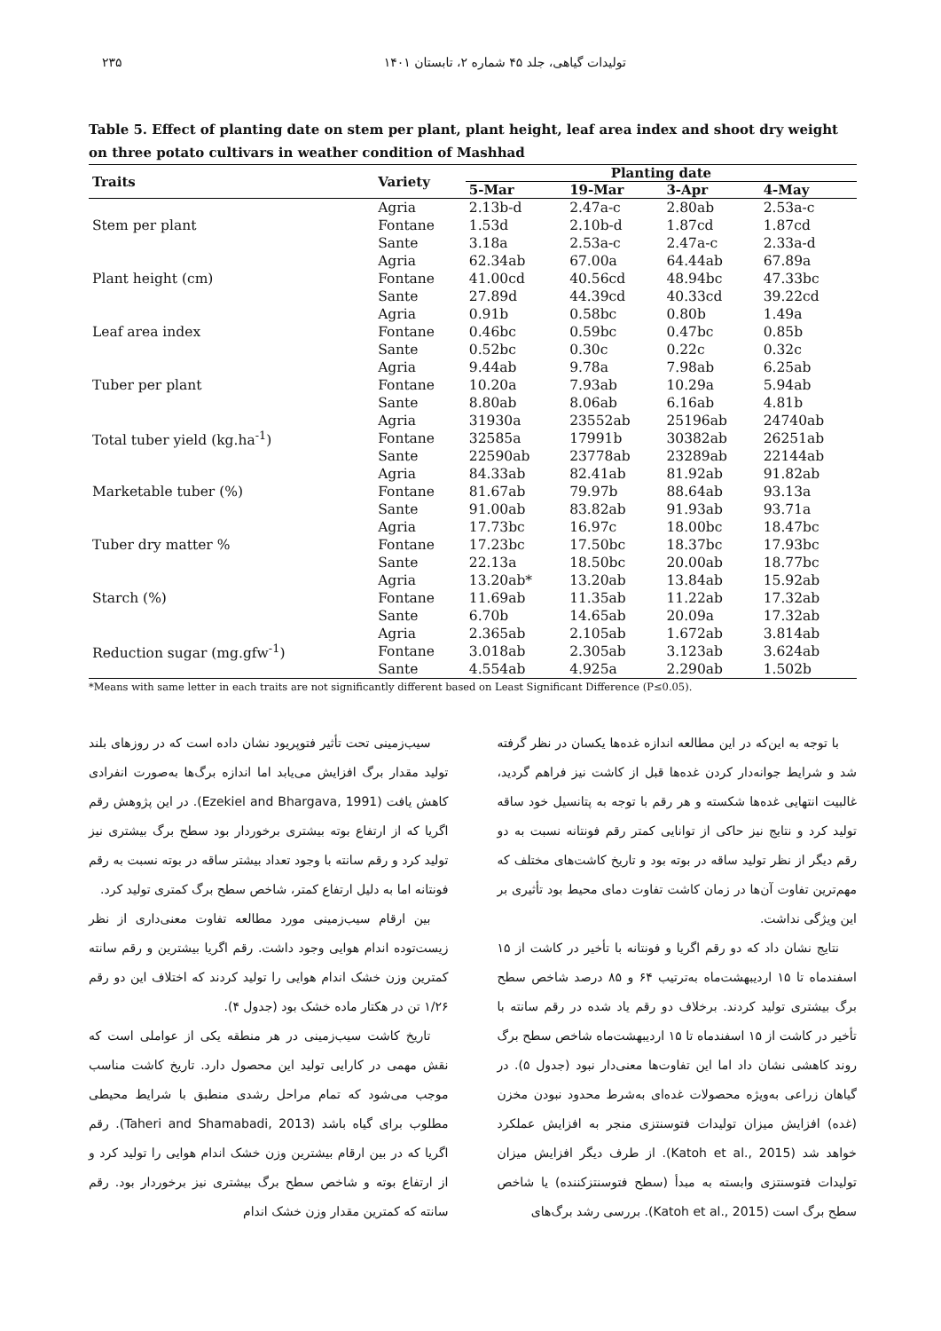تولیدات گیاهی، جلد ۴۵ شماره ۲، تابستان ۱۴۰۱ ۲۳۵
Table 5. Effect of planting date on stem per plant, plant height, leaf area index and shoot dry weight on three potato cultivars in weather condition of Mashhad
| Traits | Variety | Planting date | | | |
| --- | --- | --- | --- | --- | --- |
| | | 5-Mar | 19-Mar | 3-Apr | 4-May |
| Stem per plant | Agria | 2.13b-d | 2.47a-c | 2.80ab | 2.53a-c |
| | Fontane | 1.53d | 2.10b-d | 1.87cd | 1.87cd |
| | Sante | 3.18a | 2.53a-c | 2.47a-c | 2.33a-d |
| Plant height (cm) | Agria | 62.34ab | 67.00a | 64.44ab | 67.89a |
| | Fontane | 41.00cd | 40.56cd | 48.94bc | 47.33bc |
| | Sante | 27.89d | 44.39cd | 40.33cd | 39.22cd |
| Leaf area index | Agria | 0.91b | 0.58bc | 0.80b | 1.49a |
| | Fontane | 0.46bc | 0.59bc | 0.47bc | 0.85b |
| | Sante | 0.52bc | 0.30c | 0.22c | 0.32c |
| Tuber per plant | Agria | 9.44ab | 9.78a | 7.98ab | 6.25ab |
| | Fontane | 10.20a | 7.93ab | 10.29a | 5.94ab |
| | Sante | 8.80ab | 8.06ab | 6.16ab | 4.81b |
| Total tuber yield (kg.ha<sup>-1</sup>) | Agria | 31930a | 23552ab | 25196ab | 24740ab |
| | Fontane | 32585a | 17991b | 30382ab | 26251ab |
| | Sante | 22590ab | 23778ab | 23289ab | 22144ab |
| Marketable tuber (%) | Agria | 84.33ab | 82.41ab | 81.92ab | 91.82ab |
| | Fontane | 81.67ab | 79.97b | 88.64ab | 93.13a |
| | Sante | 91.00ab | 83.82ab | 91.93ab | 93.71a |
| Tuber dry matter % | Agria | 17.73bc | 16.97c | 18.00bc | 18.47bc |
| | Fontane | 17.23bc | 17.50bc | 18.37bc | 17.93bc |
| | Sante | 22.13a | 18.50bc | 20.00ab | 18.77bc |
| Starch (%) | Agria | 13.20ab* | 13.20ab | 13.84ab | 15.92ab |
| | Fontane | 11.69ab | 11.35ab | 11.22ab | 17.32ab |
| | Sante | 6.70b | 14.65ab | 20.09a | 17.32ab |
| Reduction sugar (mg.gfw<sup>-1</sup>) | Agria | 2.365ab | 2.105ab | 1.672ab | 3.814ab |
| | Fontane | 3.018ab | 2.305ab | 3.123ab | 3.624ab |
| | Sante | 4.554ab | 4.925a | 2.290ab | 1.502b |
*Means with same letter in each traits are not significantly different based on Least Significant Difference (P≤0.05).
با توجه به این‌که در این مطالعه اندازه غده‌ها یکسان در نظر گرفته شد و شرایط جوانه‌دار کردن غده‌ها قبل از کاشت نیز فراهم گردید، غالبیت انتهایی غده‌ها شکسته و هر رقم با توجه به پتانسیل خود ساقه تولید کرد و نتایج نیز حاکی از توانایی کمتر رقم فونتانه نسبت به دو رقم دیگر از نظر تولید ساقه در بوته بود و تاریخ کاشت‌های مختلف که مهم‌ترین تفاوت آن‌ها در زمان کاشت تفاوت دمای محیط بود تأثیری بر این ویژگی نداشت.
نتایج نشان داد که دو رقم اگریا و فونتانه با تأخیر در کاشت از ۱۵ اسفندماه تا ۱۵ اردیبهشت‌ماه به‌ترتیب ۶۴ و ۸۵ درصد شاخص سطح برگ بیشتری تولید کردند. برخلاف دو رقم یاد شده در رقم سانته با تأخیر در کاشت از ۱۵ اسفندماه تا ۱۵ اردیبهشت‌ماه شاخص سطح برگ روند کاهشی نشان داد اما این تفاوت‌ها معنی‌دار نبود (جدول ۵). در گیاهان زراعی به‌ویژه محصولات غده‌ای به‌شرط محدود نبودن مخزن (غده) افزایش میزان تولیدات فتوسنتزی منجر به افزایش عملکرد خواهد شد (Katoh et al., 2015). از طرف دیگر افزایش میزان تولیدات فتوسنتزی وابسته به مبدأ (سطح فتوسنتزکننده) یا شاخص سطح برگ است (Katoh et al., 2015). بررسی رشد برگ‌های
سیب‌زمینی تحت تأثیر فتوپریود نشان داده است که در روزهای بلند تولید مقدار برگ افزایش می‌یابد اما اندازه برگ‌ها به‌صورت انفرادی کاهش یافت (Ezekiel and Bhargava, 1991). در این پژوهش رقم اگریا که از ارتفاع بوته بیشتری برخوردار بود سطح برگ بیشتری نیز تولید کرد و رقم سانته با وجود تعداد بیشتر ساقه در بوته نسبت به رقم فونتانه اما به دلیل ارتفاع کمتر، شاخص سطح برگ کمتری تولید کرد.
بین ارقام سیب‌زمینی مورد مطالعه تفاوت معنی‌داری از نظر زیست‌توده اندام هوایی وجود داشت. رقم اگریا بیشترین و رقم سانته کمترین وزن خشک اندام هوایی را تولید کردند که اختلاف این دو رقم ۱/۲۶ تن در هکتار ماده خشک بود (جدول ۴).
تاریخ کاشت سیب‌زمینی در هر منطقه یکی از عواملی است که نقش مهمی در کارایی تولید این محصول دارد. تاریخ کاشت مناسب موجب می‌شود که تمام مراحل رشدی منطبق با شرایط محیطی مطلوب برای گیاه باشد (Taheri and Shamabadi, 2013). رقم اگریا که در بین ارقام بیشترین وزن خشک اندام هوایی را تولید کرد و از ارتفاع بوته و شاخص سطح برگ بیشتری نیز برخوردار بود. رقم سانته که کمترین مقدار وزن خشک اندام